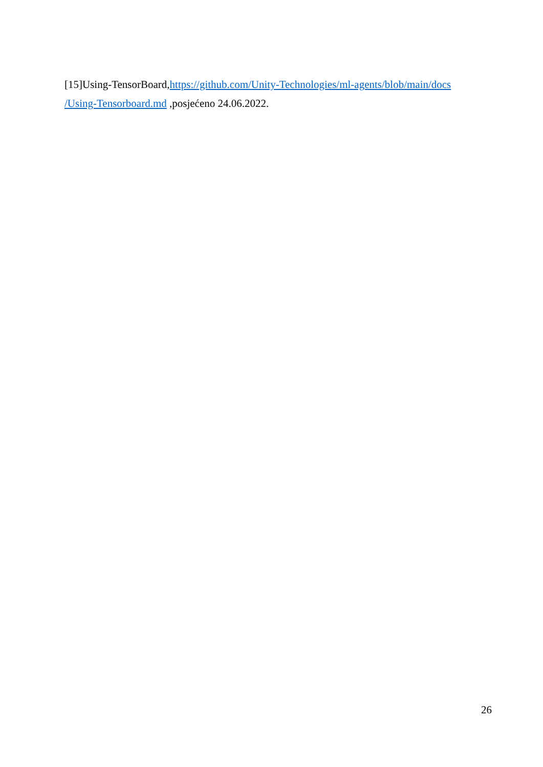[15]Using-TensorBoard,https://github.com/Unity-Technologies/ml-agents/blob/main/docs /Using-Tensorboard.md ,posjećeno 24.06.2022.
26